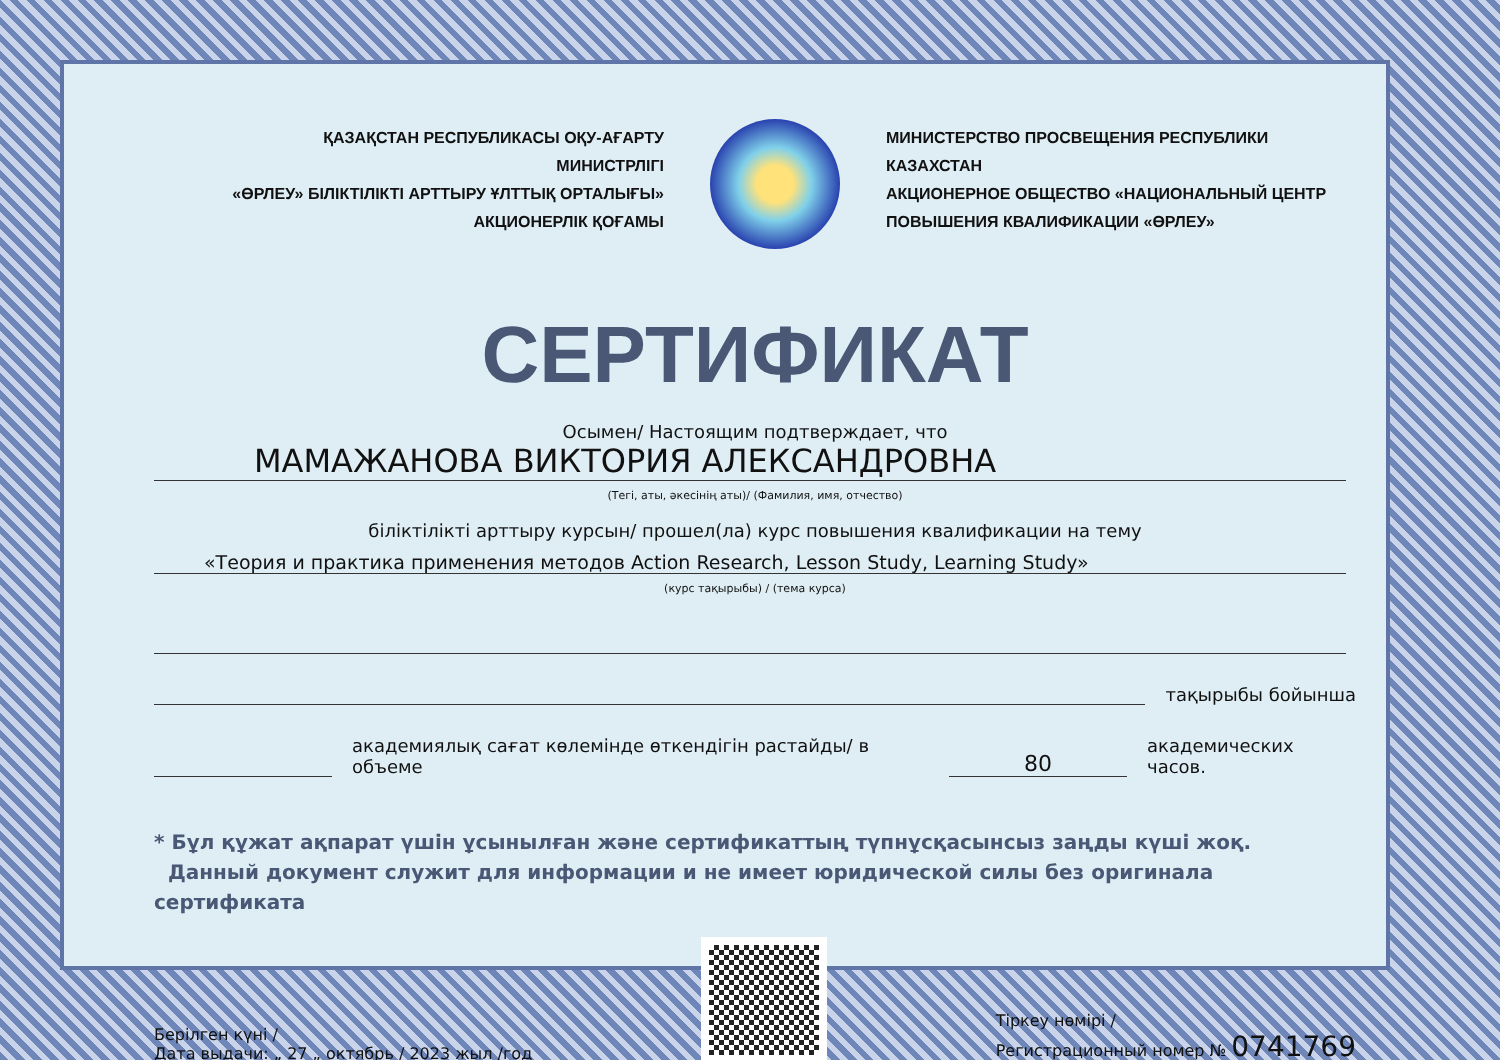ҚАЗАҚСТАН РЕСПУБЛИКАСЫ ОҚУ-АҒАРТУ МИНИСТРЛІГІ
«ӨРЛЕУ» БІЛІКТІЛІКТІ АРТТЫРУ ҰЛТТЫҚ ОРТАЛЫҒЫ»
АКЦИОНЕРЛІК ҚОҒАМЫ
МИНИСТЕРСТВО ПРОСВЕЩЕНИЯ РЕСПУБЛИКИ КАЗАХСТАН
АКЦИОНЕРНОЕ ОБЩЕСТВО «НАЦИОНАЛЬНЫЙ ЦЕНТР
ПОВЫШЕНИЯ КВАЛИФИКАЦИИ «ӨРЛЕУ»
СЕРТИФИКАТ
Осымен/ Настоящим подтверждает, что
МАМАЖАНОВА ВИКТОРИЯ АЛЕКСАНДРОВНА
(Тегі, аты, әкесінің аты)/ (Фамилия, имя, отчество)
біліктілікті арттыру курсын/ прошел(ла) курс повышения квалификации на тему
«Теория и практика применения методов Action Research, Lesson Study, Learning Study»
(курс тақырыбы) / (тема курса)
тақырыбы бойынша
академиялық сағат көлемінде өткендігін растайды/ в объеме
80
академических часов.
* Бұл құжат ақпарат үшін ұсынылған және сертификаттың түпнұсқасынсыз заңды күші жоқ.
Данный документ служит для информации и не имеет юридической силы без оригинала сертификата
Берілген күні /
Дата выдачи: „ 27 „ октябрь / 2023 жыл /год
Тіркеу нөмірі /
Регистрационный номер № 0741769